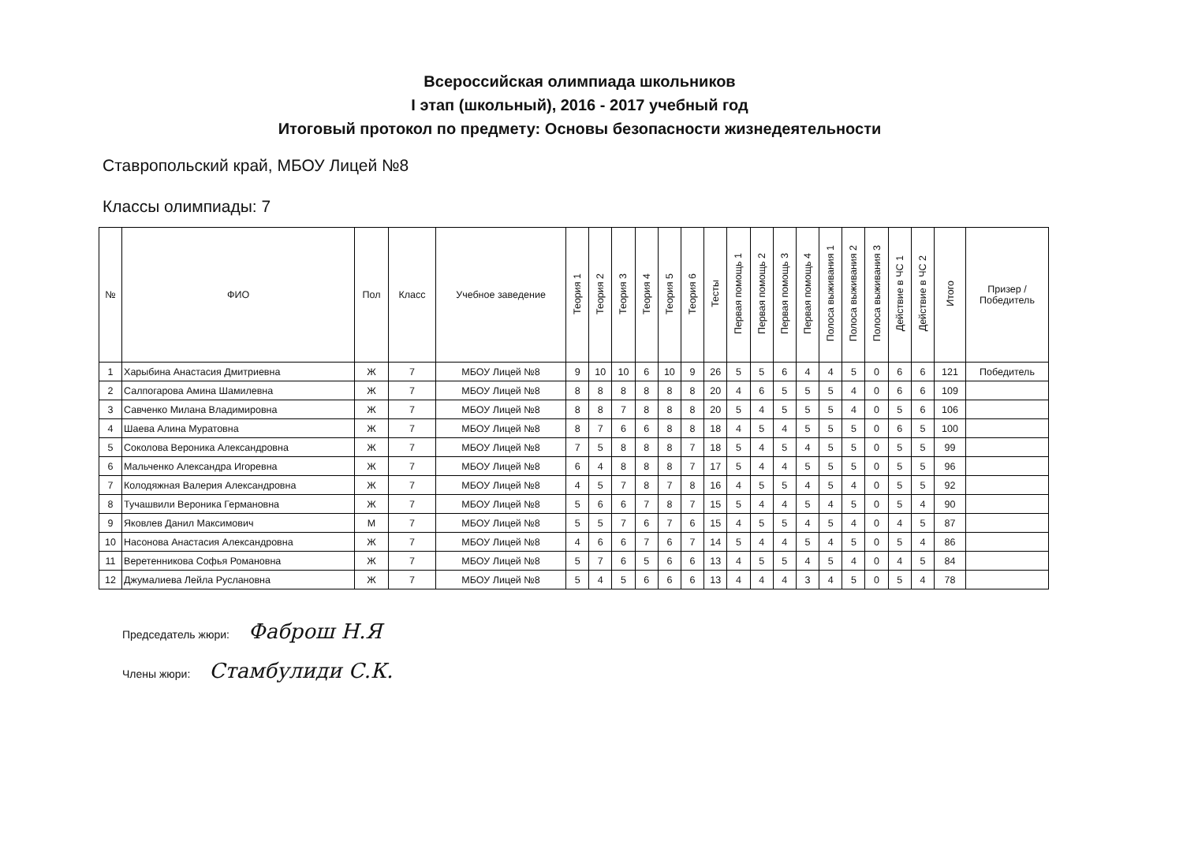Всероссийская олимпиада школьников
I этап (школьный), 2016 - 2017 учебный год
Итоговый протокол по предмету: Основы безопасности жизнедеятельности
Ставропольский край, МБОУ Лицей №8
Классы олимпиады: 7
| № | ФИО | Пол | Класс | Учебное заведение | Теория 1 | Теория 2 | Теория 3 | Теория 4 | Теория 5 | Теория 6 | Тесты | Первая помощь 1 | Первая помощь 2 | Первая помощь 3 | Первая помощь 4 | Полоса выживания 1 | Полоса выживания 2 | Полоса выживания 3 | Действие в ЧС 1 | Действие в ЧС 2 | Итого | Призер / Победитель |
| --- | --- | --- | --- | --- | --- | --- | --- | --- | --- | --- | --- | --- | --- | --- | --- | --- | --- | --- | --- | --- | --- | --- |
| 1 | Харыбина Анастасия Дмитриевна | Ж | 7 | МБОУ Лицей №8 | 9 | 10 | 10 | 6 | 10 | 9 | 26 | 5 | 5 | 6 | 4 | 4 | 5 | 0 | 6 | 6 | 121 | Победитель |
| 2 | Салпогарова Амина Шамилевна | Ж | 7 | МБОУ Лицей №8 | 8 | 8 | 8 | 8 | 8 | 8 | 20 | 4 | 6 | 5 | 5 | 5 | 4 | 0 | 6 | 6 | 109 | |
| 3 | Савченко Милана Владимировна | Ж | 7 | МБОУ Лицей №8 | 8 | 8 | 7 | 8 | 8 | 8 | 20 | 5 | 4 | 5 | 5 | 5 | 4 | 0 | 5 | 6 | 106 | |
| 4 | Шаева Алина Муратовна | Ж | 7 | МБОУ Лицей №8 | 8 | 7 | 6 | 6 | 8 | 8 | 18 | 4 | 5 | 4 | 5 | 5 | 5 | 0 | 6 | 5 | 100 | |
| 5 | Соколова Вероника Александровна | Ж | 7 | МБОУ Лицей №8 | 7 | 5 | 8 | 8 | 8 | 7 | 18 | 5 | 4 | 5 | 4 | 5 | 5 | 0 | 5 | 5 | 99 | |
| 6 | Мальченко Александра Игоревна | Ж | 7 | МБОУ Лицей №8 | 6 | 4 | 8 | 8 | 8 | 7 | 17 | 5 | 4 | 4 | 5 | 5 | 5 | 0 | 5 | 5 | 96 | |
| 7 | Колодяжная Валерия Александровна | Ж | 7 | МБОУ Лицей №8 | 4 | 5 | 7 | 8 | 7 | 8 | 16 | 4 | 5 | 5 | 4 | 5 | 4 | 0 | 5 | 5 | 92 | |
| 8 | Тучашвили Вероника Германовна | Ж | 7 | МБОУ Лицей №8 | 5 | 6 | 6 | 7 | 8 | 7 | 15 | 5 | 4 | 4 | 5 | 4 | 5 | 0 | 5 | 4 | 90 | |
| 9 | Яковлев Данил Максимович | М | 7 | МБОУ Лицей №8 | 5 | 5 | 7 | 6 | 7 | 6 | 15 | 4 | 5 | 5 | 4 | 5 | 4 | 0 | 4 | 5 | 87 | |
| 10 | Насонова Анастасия Александровна | Ж | 7 | МБОУ Лицей №8 | 4 | 6 | 6 | 7 | 6 | 7 | 14 | 5 | 4 | 4 | 5 | 4 | 5 | 0 | 5 | 4 | 86 | |
| 11 | Веретенникова Софья Романовна | Ж | 7 | МБОУ Лицей №8 | 5 | 7 | 6 | 5 | 6 | 6 | 13 | 4 | 5 | 5 | 4 | 5 | 4 | 0 | 4 | 5 | 84 | |
| 12 | Джумалиева Лейла Руслановна | Ж | 7 | МБОУ Лицей №8 | 5 | 4 | 5 | 6 | 6 | 6 | 13 | 4 | 4 | 4 | 3 | 4 | 5 | 0 | 5 | 4 | 78 | |
Председатель жюри: Фаброш Н.Я
Члены жюри: Стамбулиди С.К.